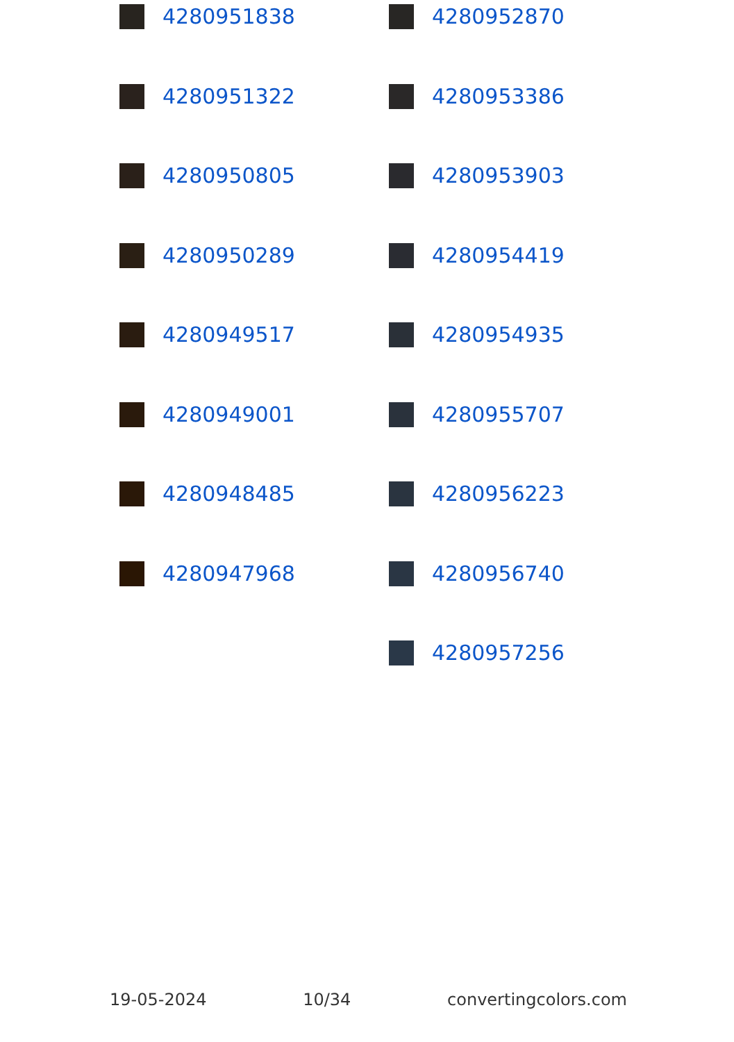4280951838
4280951322
4280950805
4280950289
4280949517
4280949001
4280948485
4280947968
4280952870
4280953386
4280953903
4280954419
4280954935
4280955707
4280956223
4280956740
4280957256
19-05-2024 10/34 convertingcolors.com